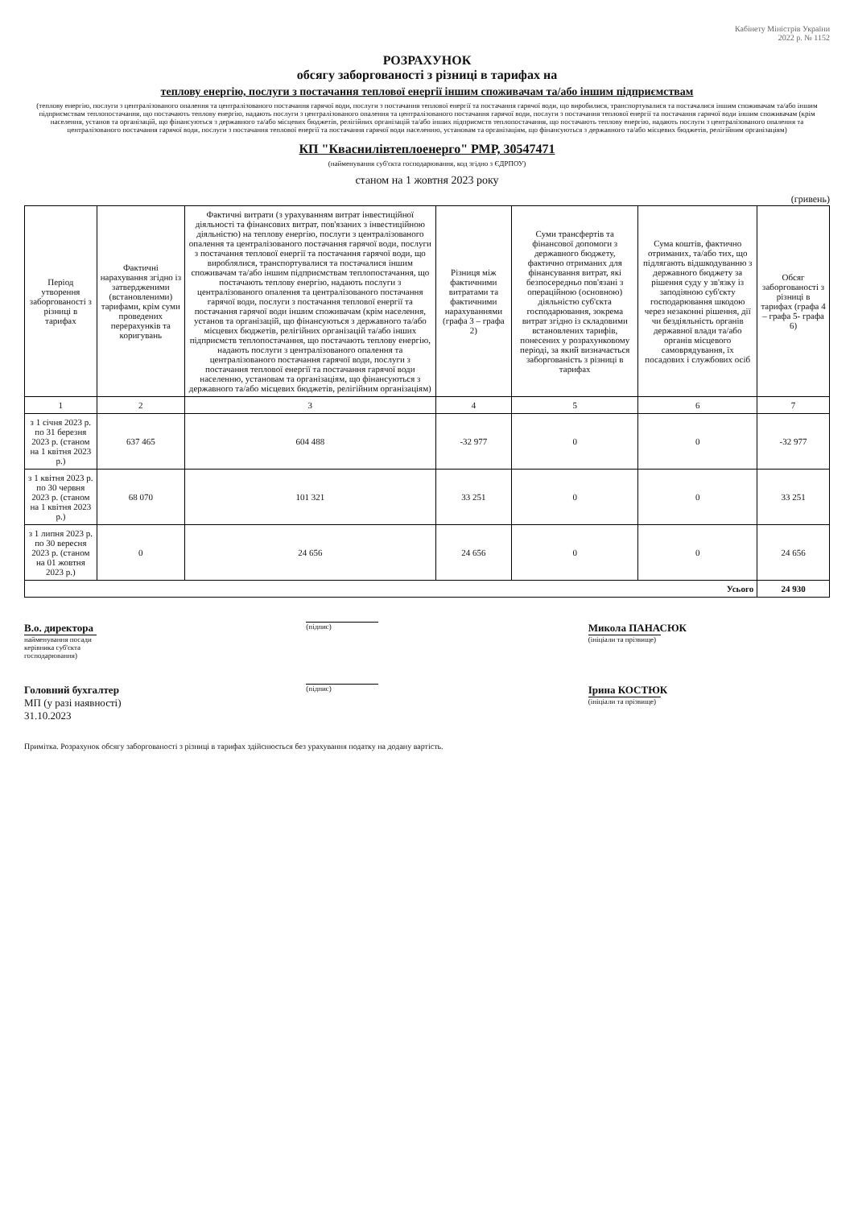Кабінету Міністрів України
2022 р. № 1152
РОЗРАХУНОК
обсягу заборгованості з різниці в тарифах на
теплову енергію, послуги з постачання теплової енергії іншим споживачам та/або іншим підприємствам
(теплову енергію, послуги з централізованого опалення та централізованого постачання гарячої води, послуги з постачання теплової енергії та постачання гарячої води, що виробилися, транспортувалися та постачалися іншим споживачам та/або іншим підприємствам теплопостачання, що постачають теплову енергію, надають послуги з централізованого опалення та централізованого постачання гарячої води, послуги з постачання теплової енергії та постачання гарячої води іншим споживачам (крім населення, установ та організацій, що фінансуються з державного та/або місцевих бюджетів, релігійних організацій та/або інших підприємств теплопостачання, що постачають теплову енергію, надають послуги з централізованого опалення та централізованого постачання гарячої води, послуги з постачання теплової енергії та постачання гарячої води населенню, установам та організаціям, що фінансуються з державного та/або місцевих бюджетів, релігійним організаціям)
КП "Кваснилівтеплоенерго" РМР, 30547471
(найменування суб'єкта господарювання, код згідно з ЄДРПОУ)
станом на 1 жовтня 2023 року
(гривень)
| Період утворення заборгованості з різниці в тарифах | Фактичні нарахування згідно із затвердженими (встановленими) тарифами, крім суми проведених перерахунків та коригувань | Фактичні витрати (з урахуванням витрат інвестиційної діяльності та фінансових витрат, пов'язаних з інвестиційною діяльністю) на теплову енергію, послуги з централізованого опалення та централізованого постачання гарячої води, послуги з постачання теплової енергії та постачання гарячої води, що вироблялися, транспортувалися та постачалися іншим споживачам та/або іншим підприємствам теплопостачання, що постачають теплову енергію, надають послуги з централізованого опалення та централізованого постачання гарячої води, послуги з постачання теплової енергії та постачання гарячої води іншим споживачам (крім населення, установ та організацій, що фінансуються з державного та/або місцевих бюджетів, релігійних організацій та/або інших підприємств теплопостачання, що постачають теплову енергію, надають послуги з централізованого опалення та централізованого постачання гарячої води, послуги з постачання теплової енергії та постачання гарячої води населенню, установам та організаціям, що фінансуються з державного та/або місцевих бюджетів, релігійним організаціям) | Різниця між фактичними витратами та фактичними нарахуваннями (графа 3 – графа 2) | Суми трансфертів та фінансової допомоги з державного бюджету, фактично отриманих для фінансування витрат, які безпосередньо пов'язані з операційною (основною) діяльністю суб'єкта господарювання, зокрема витрат згідно із складовими встановлених тарифів, понесених у розрахунковому періоді, за який визначається заборгованість з різниці в тарифах | Сума коштів, фактично отриманих, та/або тих, що підлягають відшкодуванню з державного бюджету за рішення суду у зв'язку із заподіяною суб'єкту господарювання шкодою через незаконні рішення, дії чи бездіяльність органів державної влади та/або органів місцевого самоврядування, їх посадових і службових осіб | Обсяг заборгованості з різниці в тарифах (графа 4 – графа 5- графа 6) |
| --- | --- | --- | --- | --- | --- | --- |
| 1 | 2 | 3 | 4 | 5 | 6 | 7 |
| з 1 січня 2023 р. по 31 березня 2023 р. (станом на 1 квітня 2023 р.) | 637 465 | 604 488 | -32 977 | 0 | 0 | -32 977 |
| з 1 квітня 2023 р. по 30 червня 2023 р. (станом на 1 квітня 2023 р.) | 68 070 | 101 321 | 33 251 | 0 | 0 | 33 251 |
| з 1 липня 2023 р. по 30 вересня 2023 р. (станом на 01 жовтня 2023 р.) | 0 | 24 656 | 24 656 | 0 | 0 | 24 656 |
| Усього | | | | | | 24 930 |
В.о. директора
найменування посади керівника суб'єкта господарювання)
(підпис)
Микола ПАНАСЮК
(ініціали та прізвище)
Головний бухгалтер
МП (у разі наявності)
31.10.2023
(підпис)
Ірина КОСТЮК
(ініціали та прізвище)
Примітка. Розрахунок обсягу заборгованості з різниці в тарифах здійснюється без урахування податку на додану вартість.